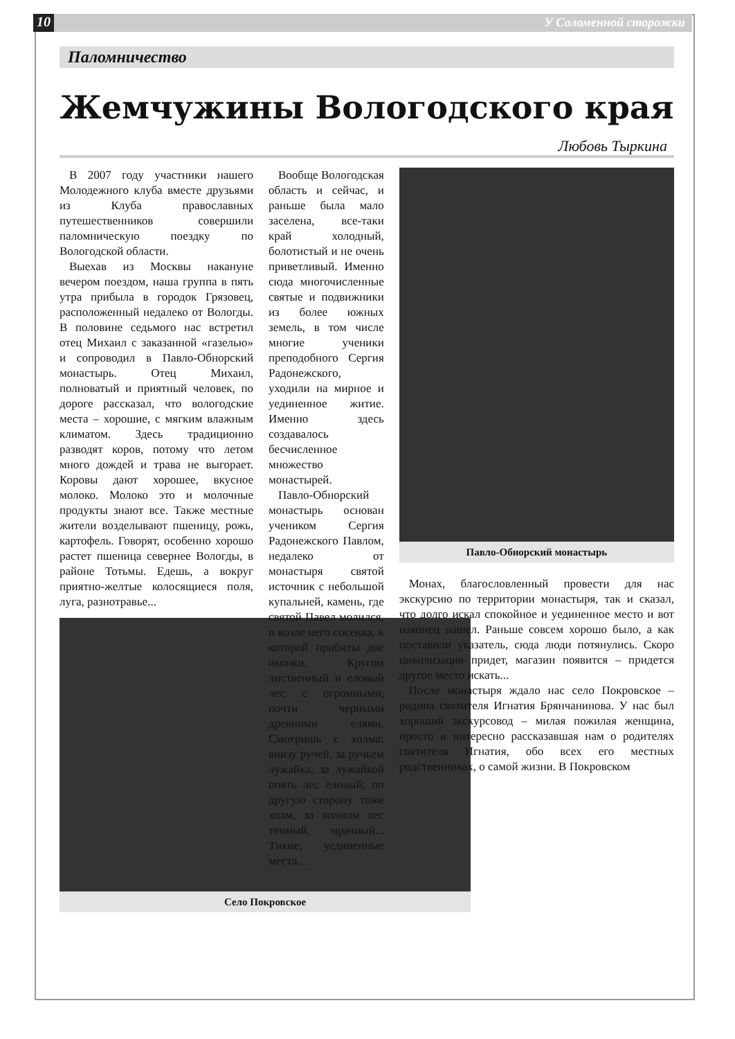10 У Соломенной сторожки
Паломничество
Жемчужины Вологодского края
Любовь Тыркина
В 2007 году участники нашего Молодежного клуба вместе друзьями из Клуба православных путешественников совершили паломническую поездку по Вологодской области.
Выехав из Москвы накануне вечером поездом, наша группа в пять утра прибыла в городок Грязовец, расположенный недалеко от Вологды. В половине седьмого нас встретил отец Михаил с заказанной «газелью» и сопроводил в Павло-Обнорский монастырь. Отец Михаил, полноватый и приятный человек, по дороге рассказал, что вологодские места – хорошие, с мягким влажным климатом. Здесь традиционно разводят коров, потому что летом много дождей и трава не выгорает. Коровы дают хорошее, вкусное молоко. Молоко это и молочные продукты знают все. Также местные жители возделывают пшеницу, рожь, картофель. Говорят, особенно хорошо растет пшеница севернее Вологды, в районе Тотьмы. Едешь, а вокруг приятно-желтые колосящиеся поля, луга, разнотравье...
Село Покровское
Вообще Вологодская область и сейчас, и раньше была мало заселена, все-таки край холодный, болотистый и не очень приветливый. Именно сюда многочисленные святые и подвижники из более южных земель, в том числе многие ученики преподобного Сергия Радонежского, уходили на мирное и уединенное житие. Именно здесь создавалось бесчисленное множество монастырей.
Павло-Обнорский монастырь основан учеником Сергия Радонежского Павлом, недалеко от монастыря святой источник с небольшой купальней, камень, где святой Павел молился, и возле него сосенка, к которой прибиты две иконки. Кругом лиственный и еловый лес с огромными, почти черными древними елями. Смотришь с холма: внизу ручей, за ручьем лужайка, за лужайкой опять лес еловый; по другую сторону тоже холм, за холмом лес темный, мрачный... Тихие, уединенные места...
Павло-Обнорский монастырь
Монах, благословленный провести для нас экскурсию по территории монастыря, так и сказал, что долго искал спокойное и уединенное место и вот наконец нашел. Раньше совсем хорошо было, а как поставили указатель, сюда люди потянулись. Скоро цивилизация придет, магазин появится – придется другое место искать...
После монастыря ждало нас село Покровское – родина святителя Игнатия Брянчанинова. У нас был хороший экскурсовод – милая пожилая женщина, просто и интересно рассказавшая нам о родителях святителя Игнатия, обо всех его местных родственниках, о самой жизни. В Покровском